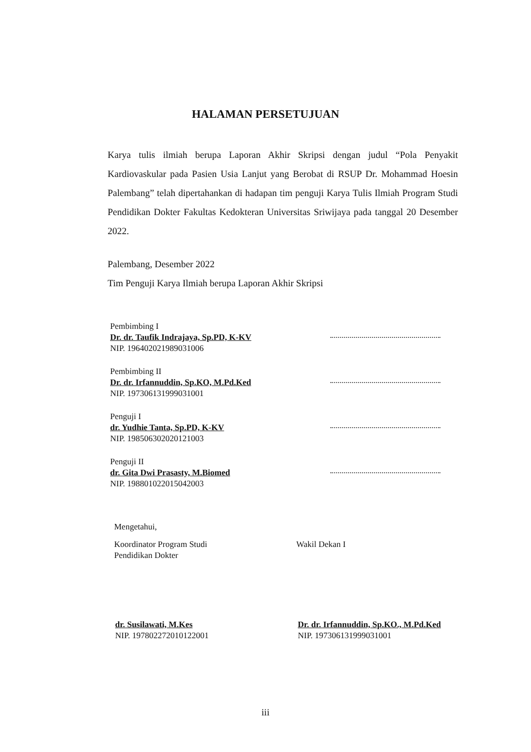HALAMAN PERSETUJUAN
Karya tulis ilmiah berupa Laporan Akhir Skripsi dengan judul “Pola Penyakit Kardiovaskular pada Pasien Usia Lanjut yang Berobat di RSUP Dr. Mohammad Hoesin Palembang” telah dipertahankan di hadapan tim penguji Karya Tulis Ilmiah Program Studi Pendidikan Dokter Fakultas Kedokteran Universitas Sriwijaya pada tanggal 20 Desember 2022.
Palembang, Desember 2022
Tim Penguji Karya Ilmiah berupa Laporan Akhir Skripsi
Pembimbing I
Dr. dr. Taufik Indrajaya, Sp.PD, K-KV
NIP. 196402021989031006
Pembimbing II
Dr. dr. Irfannuddin, Sp.KO, M.Pd.Ked
NIP. 197306131999031001
Penguji I
dr. Yudhie Tanta, Sp.PD, K-KV
NIP. 198506302020121003
Penguji II
dr. Gita Dwi Prasasty, M.Biomed
NIP. 198801022015042003
Mengetahui,
Koordinator Program Studi
Pendidikan Dokter
Wakil Dekan I
dr. Susilawati, M.Kes
NIP. 197802272010122001
Dr. dr. Irfannuddin, Sp.KO., M.Pd.Ked
NIP. 197306131999031001
iii